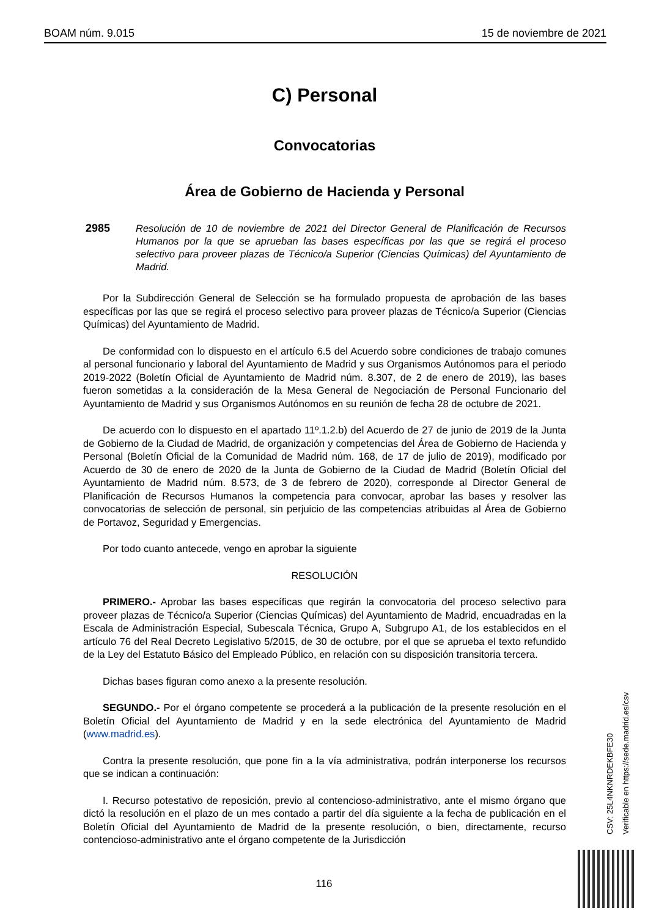BOAM núm. 9.015 15 de noviembre de 2021
C) Personal
Convocatorias
Área de Gobierno de Hacienda y Personal
2985 Resolución de 10 de noviembre de 2021 del Director General de Planificación de Recursos Humanos por la que se aprueban las bases específicas por las que se regirá el proceso selectivo para proveer plazas de Técnico/a Superior (Ciencias Químicas) del Ayuntamiento de Madrid.
Por la Subdirección General de Selección se ha formulado propuesta de aprobación de las bases específicas por las que se regirá el proceso selectivo para proveer plazas de Técnico/a Superior (Ciencias Químicas) del Ayuntamiento de Madrid.
De conformidad con lo dispuesto en el artículo 6.5 del Acuerdo sobre condiciones de trabajo comunes al personal funcionario y laboral del Ayuntamiento de Madrid y sus Organismos Autónomos para el periodo 2019-2022 (Boletín Oficial de Ayuntamiento de Madrid núm. 8.307, de 2 de enero de 2019), las bases fueron sometidas a la consideración de la Mesa General de Negociación de Personal Funcionario del Ayuntamiento de Madrid y sus Organismos Autónomos en su reunión de fecha 28 de octubre de 2021.
De acuerdo con lo dispuesto en el apartado 11º.1.2.b) del Acuerdo de 27 de junio de 2019 de la Junta de Gobierno de la Ciudad de Madrid, de organización y competencias del Área de Gobierno de Hacienda y Personal (Boletín Oficial de la Comunidad de Madrid núm. 168, de 17 de julio de 2019), modificado por Acuerdo de 30 de enero de 2020 de la Junta de Gobierno de la Ciudad de Madrid (Boletín Oficial del Ayuntamiento de Madrid núm. 8.573, de 3 de febrero de 2020), corresponde al Director General de Planificación de Recursos Humanos la competencia para convocar, aprobar las bases y resolver las convocatorias de selección de personal, sin perjuicio de las competencias atribuidas al Área de Gobierno de Portavoz, Seguridad y Emergencias.
Por todo cuanto antecede, vengo en aprobar la siguiente
RESOLUCIÓN
PRIMERO.- Aprobar las bases específicas que regirán la convocatoria del proceso selectivo para proveer plazas de Técnico/a Superior (Ciencias Químicas) del Ayuntamiento de Madrid, encuadradas en la Escala de Administración Especial, Subescala Técnica, Grupo A, Subgrupo A1, de los establecidos en el artículo 76 del Real Decreto Legislativo 5/2015, de 30 de octubre, por el que se aprueba el texto refundido de la Ley del Estatuto Básico del Empleado Público, en relación con su disposición transitoria tercera.
Dichas bases figuran como anexo a la presente resolución.
SEGUNDO.- Por el órgano competente se procederá a la publicación de la presente resolución en el Boletín Oficial del Ayuntamiento de Madrid y en la sede electrónica del Ayuntamiento de Madrid (www.madrid.es).
Contra la presente resolución, que pone fin a la vía administrativa, podrán interponerse los recursos que se indican a continuación:
I. Recurso potestativo de reposición, previo al contencioso-administrativo, ante el mismo órgano que dictó la resolución en el plazo de un mes contado a partir del día siguiente a la fecha de publicación en el Boletín Oficial del Ayuntamiento de Madrid de la presente resolución, o bien, directamente, recurso contencioso-administrativo ante el órgano competente de la Jurisdicción
116
CSV: 25L4NKNRDEKBFE30
Verificable en https://sede.madrid.es/csv